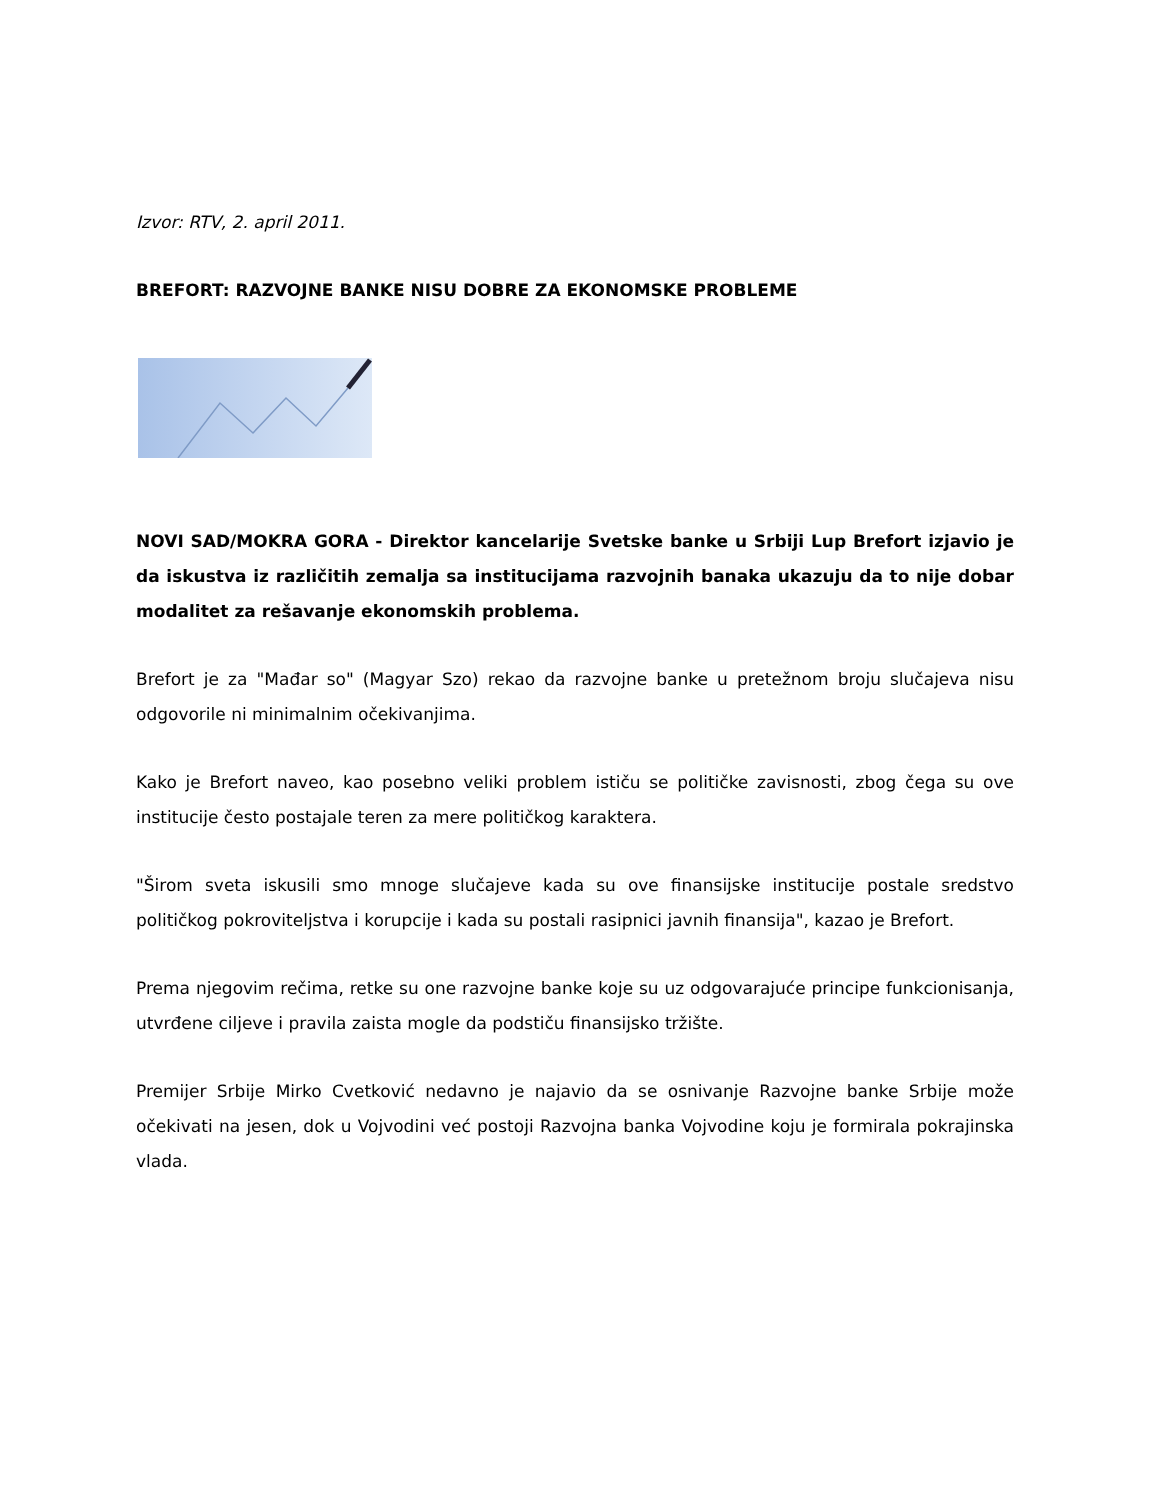Izvor: RTV, 2. april 2011.
BREFORT: RAZVOJNE BANKE NISU DOBRE ZA EKONOMSKE PROBLEME
NOVI SAD/MOKRA GORA - Direktor kancelarije Svetske banke u Srbiji Lup Brefort izjavio je da iskustva iz različitih zemalja sa institucijama razvojnih banaka ukazuju da to nije dobar modalitet za rešavanje ekonomskih problema.
Brefort je za "Mađar so" (Magyar Szo) rekao da razvojne banke u pretežnom broju slučajeva nisu odgovorile ni minimalnim očekivanjima.
Kako je Brefort naveo, kao posebno veliki problem ističu se političke zavisnosti, zbog čega su ove institucije često postajale teren za mere političkog karaktera.
"Širom sveta iskusili smo mnoge slučajeve kada su ove finansijske institucije postale sredstvo političkog pokroviteljstva i korupcije i kada su postali rasipnici javnih finansija", kazao je Brefort.
Prema njegovim rečima, retke su one razvojne banke koje su uz odgovarajuće principe funkcionisanja, utvrđene ciljeve i pravila zaista mogle da podstiču finansijsko tržište.
Premijer Srbije Mirko Cvetković nedavno je najavio da se osnivanje Razvojne banke Srbije može očekivati na jesen, dok u Vojvodini već postoji Razvojna banka Vojvodine koju je formirala pokrajinska vlada.